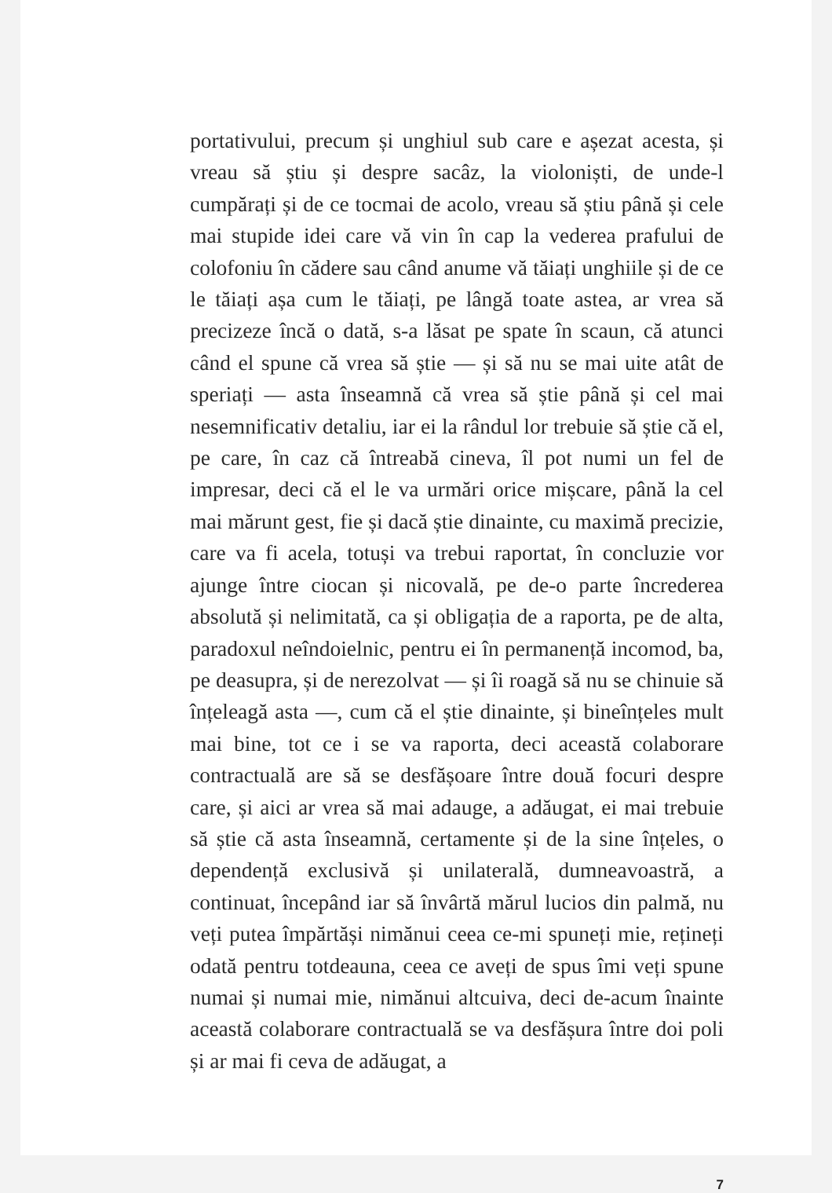portativului, precum și unghiul sub care e așezat acesta, și vreau să știu și despre sacâz, la violoniști, de unde-l cumpărați și de ce tocmai de acolo, vreau să știu până și cele mai stupide idei care vă vin în cap la vederea prafului de colofoniu în cădere sau când anume vă tăiați unghiile și de ce le tăiați așa cum le tăiați, pe lângă toate astea, ar vrea să precizeze încă o dată, s-a lăsat pe spate în scaun, că atunci când el spune că vrea să știe — și să nu se mai uite atât de speriați — asta înseamnă că vrea să știe până și cel mai nesemnificativ detaliu, iar ei la rândul lor trebuie să știe că el, pe care, în caz că întreabă cineva, îl pot numi un fel de impresar, deci că el le va urmări orice mișcare, până la cel mai mărunt gest, fie și dacă știe dinainte, cu maximă precizie, care va fi acela, totuși va trebui raportat, în concluzie vor ajunge între ciocan și nicovală, pe de-o parte încrederea absolută și nelimitată, ca și obligația de a raporta, pe de alta, paradoxul neîndoielnic, pentru ei în permanență incomod, ba, pe deasupra, și de nerezolvat — și îi roagă să nu se chinuie să înțeleagă asta —, cum că el știe dinainte, și bineînțeles mult mai bine, tot ce i se va raporta, deci această colaborare contractuală are să se desfășoare între două focuri despre care, și aici ar vrea să mai adauge, a adăugat, ei mai trebuie să știe că asta înseamnă, certamente și de la sine înțeles, o dependență exclusivă și unilaterală, dumneavoastră, a continuat, începând iar să învârtă mărul lucios din palmă, nu veți putea împărtăși nimănui ceea ce-mi spuneți mie, rețineți odată pentru totdeauna, ceea ce aveți de spus îmi veți spune numai și numai mie, nimănui altcuiva, deci de-acum înainte această colaborare contractuală se va desfășura între doi poli și ar mai fi ceva de adăugat, a
7